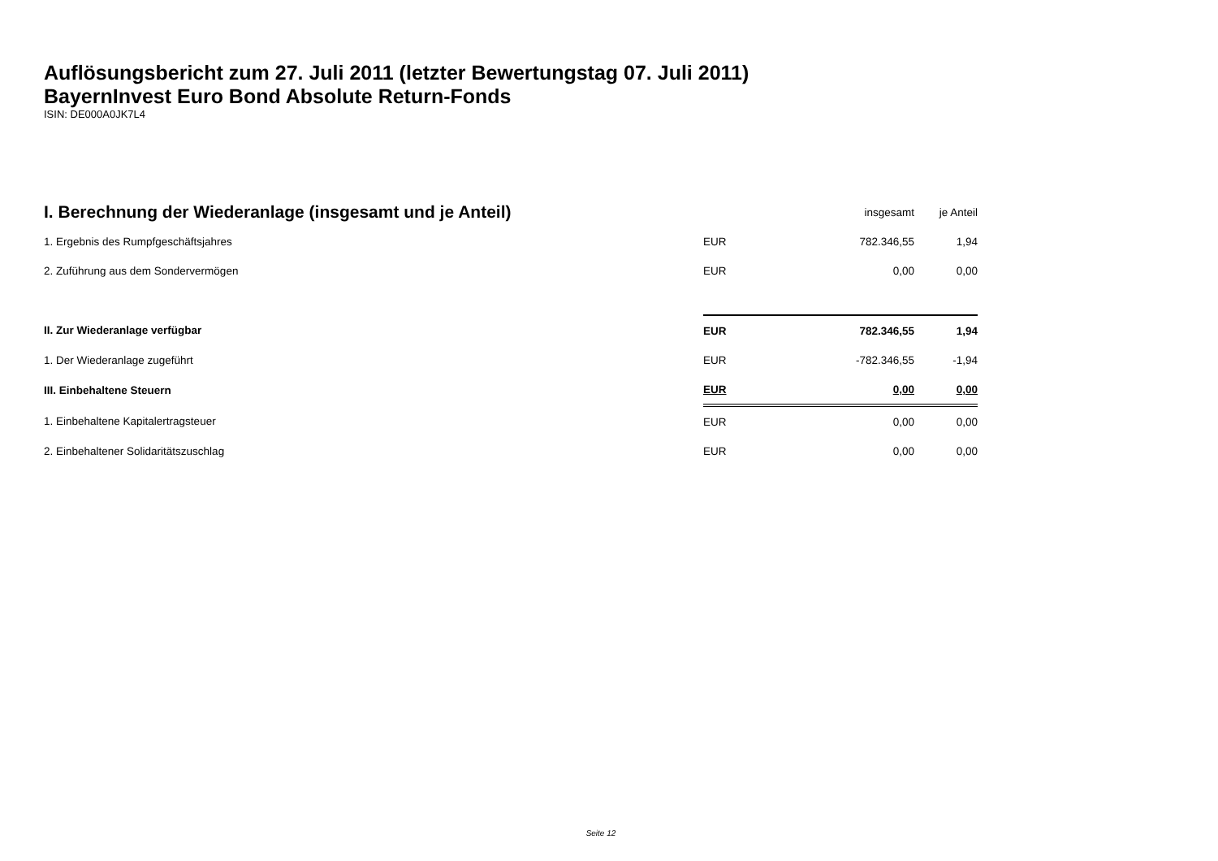Auflösungsbericht zum 27. Juli 2011 (letzter Bewertungstag 07. Juli 2011)
BayernInvest Euro Bond Absolute Return-Fonds
ISIN: DE000A0JK7L4
| I. Berechnung der Wiederanlage (insgesamt und je Anteil) | | insgesamt | je Anteil |
| 1. Ergebnis des Rumpfgeschäftsjahres | EUR | 782.346,55 | 1,94 |
| 2. Zuführung aus dem Sondervermögen | EUR | 0,00 | 0,00 |
| II. Zur Wiederanlage verfügbar | EUR | 782.346,55 | 1,94 |
| 1. Der Wiederanlage zugeführt | EUR | -782.346,55 | -1,94 |
| III. Einbehaltene Steuern | EUR | 0,00 | 0,00 |
| 1. Einbehaltene Kapitalertragsteuer | EUR | 0,00 | 0,00 |
| 2. Einbehaltener Solidaritätszuschlag | EUR | 0,00 | 0,00 |
Seite 12